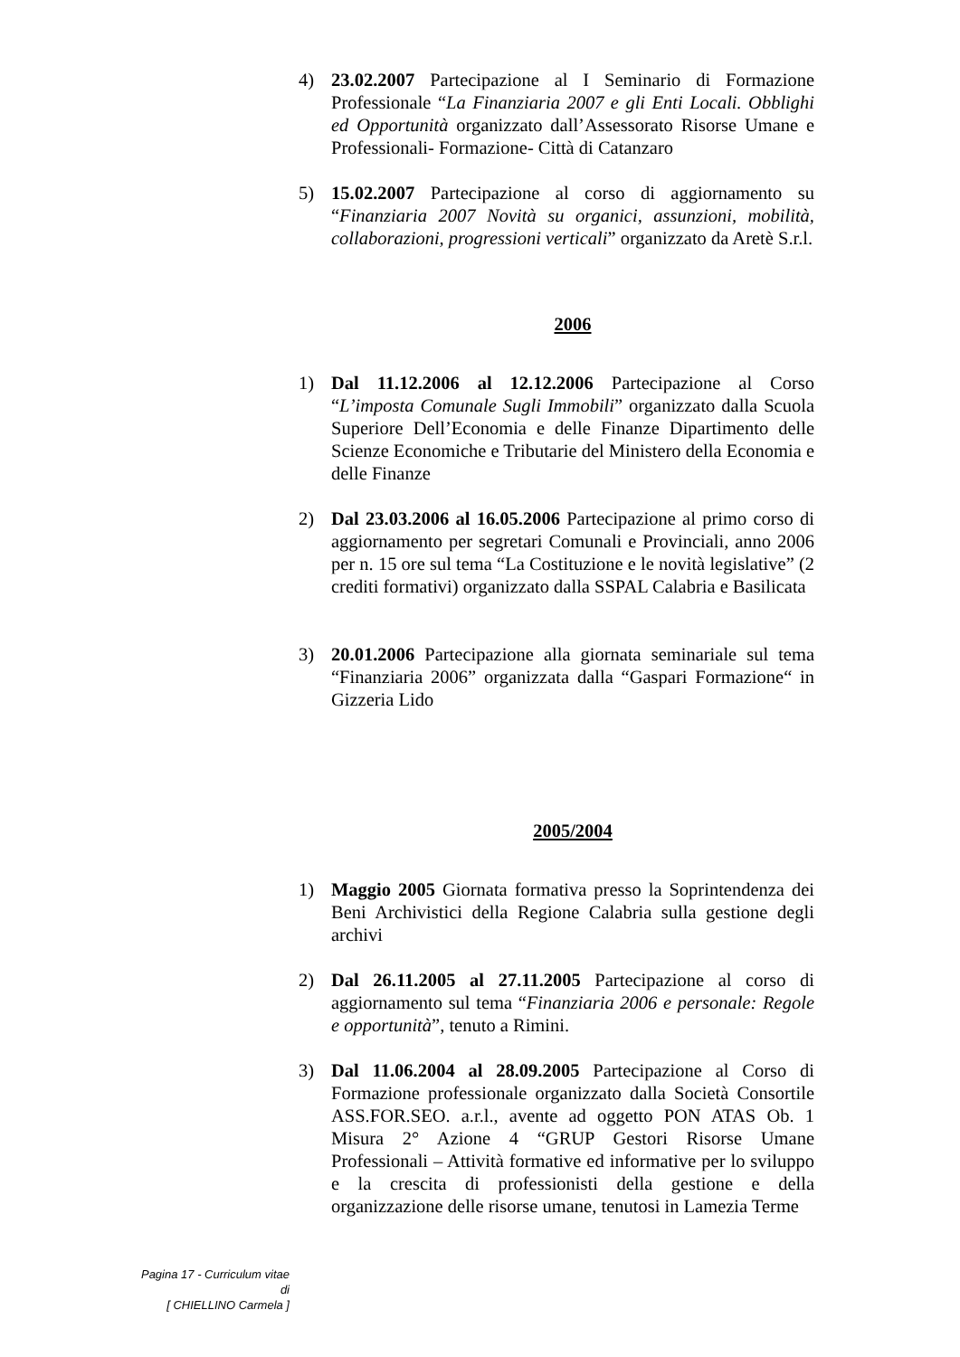4) 23.02.2007 Partecipazione al I Seminario di Formazione Professionale “La Finanziaria 2007 e gli Enti Locali. Obblighi ed Opportunità organizzato dall’Assessorato Risorse Umane e Professionali- Formazione- Città di Catanzaro
5) 15.02.2007 Partecipazione al corso di aggiornamento su “Finanziaria 2007 Novità su organici, assunzioni, mobilità, collaborazioni, progressioni verticali” organizzato da Aretè S.r.l.
2006
1) Dal 11.12.2006 al 12.12.2006 Partecipazione al Corso “L’imposta Comunale Sugli Immobili” organizzato dalla Scuola Superiore Dell’Economia e delle Finanze Dipartimento delle Scienze Economiche e Tributarie del Ministero della Economia e delle Finanze
2) Dal 23.03.2006 al 16.05.2006 Partecipazione al primo corso di aggiornamento per segretari Comunali e Provinciali, anno 2006 per n. 15 ore sul tema “La Costituzione e le novità legislative” (2 crediti formativi) organizzato dalla SSPAL Calabria e Basilicata
3) 20.01.2006 Partecipazione alla giornata seminariale sul tema “Finanziaria 2006” organizzata dalla “Gaspari Formazione“ in Gizzeria Lido
2005/2004
1) Maggio 2005 Giornata formativa presso la Soprintendenza dei Beni Archivistici della Regione Calabria sulla gestione degli archivi
2) Dal 26.11.2005 al 27.11.2005 Partecipazione al corso di aggiornamento sul tema “Finanziaria 2006 e personale: Regole e opportunità”, tenuto a Rimini.
3) Dal 11.06.2004 al 28.09.2005 Partecipazione al Corso di Formazione professionale organizzato dalla Società Consortile ASS.FOR.SEO. a.r.l., avente ad oggetto PON ATAS Ob. 1 Misura 2° Azione 4 “GRUP Gestori Risorse Umane Professionali – Attività formative ed informative per lo sviluppo e la crescita di professionisti della gestione e della organizzazione delle risorse umane, tenutosi in Lamezia Terme
Pagina 17 - Curriculum vitae di
[ CHIELLINO Carmela ]